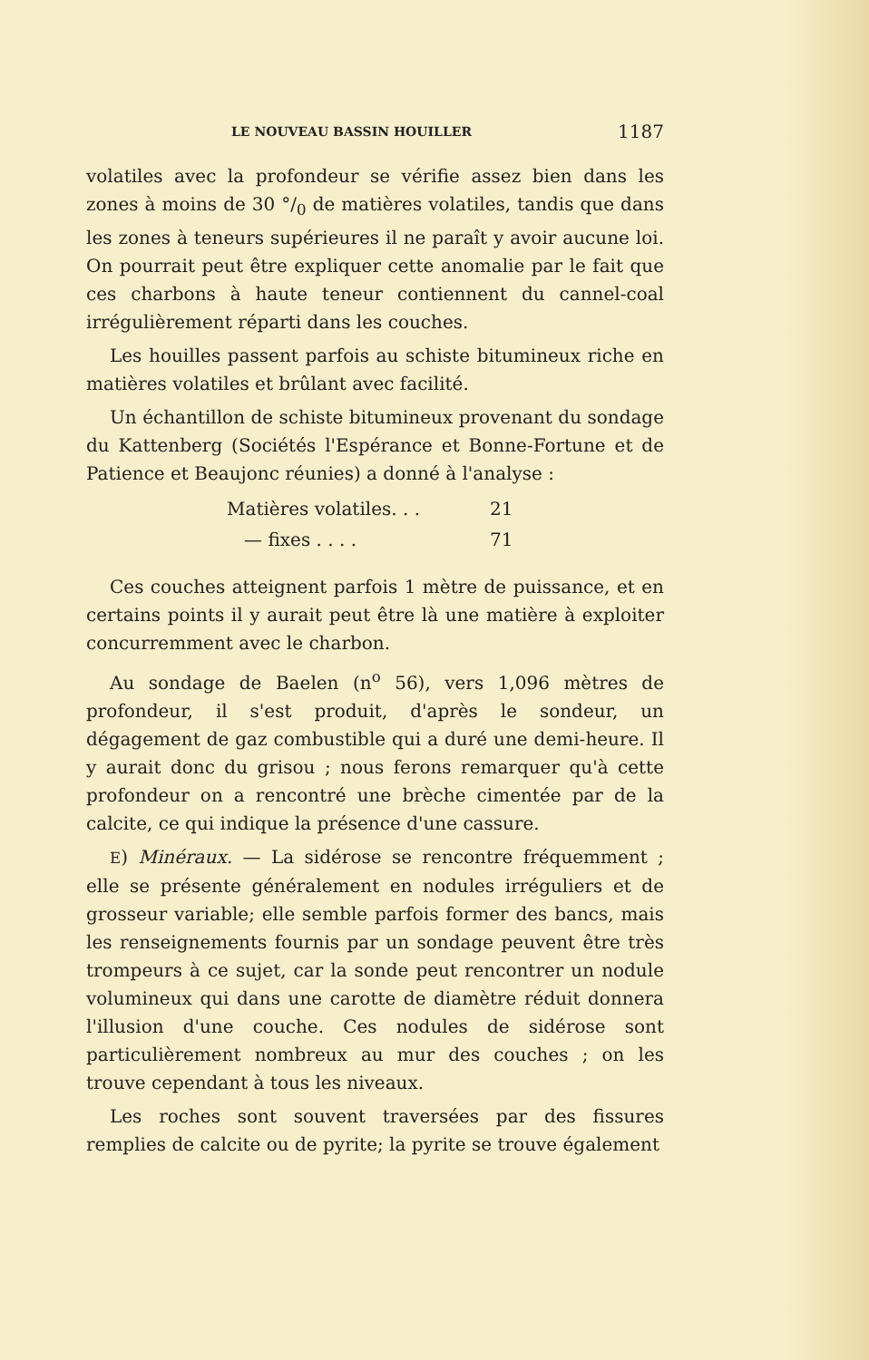LE NOUVEAU BASSIN HOUILLER 1187
volatiles avec la profondeur se vérifie assez bien dans les zones à moins de 30 °/<sub>0</sub> de matières volatiles, tandis que dans les zones à teneurs supérieures il ne paraît y avoir aucune loi. On pourrait peut être expliquer cette anomalie par le fait que ces charbons à haute teneur contiennent du cannel-coal irrégulièrement réparti dans les couches.
Les houilles passent parfois au schiste bitumineux riche en matières volatiles et brûlant avec facilité.
Un échantillon de schiste bitumineux provenant du sondage du Kattenberg (Sociétés l'Espérance et Bonne-Fortune et de Patience et Beaujonc réunies) a donné à l'analyse :
Matières volatiles. . . 21
— fixes . . . . 71
Ces couches atteignent parfois 1 mètre de puissance, et en certains points il y aurait peut être là une matière à exploiter concurremment avec le charbon.
Au sondage de Baelen (n<sup>o</sup> 56), vers 1,096 mètres de profondeur, il s'est produit, d'après le sondeur, un dégagement de gaz combustible qui a duré une demi-heure. Il y aurait donc du grisou ; nous ferons remarquer qu'à cette profondeur on a rencontré une brèche cimentée par de la calcite, ce qui indique la présence d'une cassure.
E) Minéraux. — La sidérose se rencontre fréquemment ; elle se présente généralement en nodules irréguliers et de grosseur variable; elle semble parfois former des bancs, mais les renseignements fournis par un sondage peuvent être très trompeurs à ce sujet, car la sonde peut rencontrer un nodule volumineux qui dans une carotte de diamètre réduit donnera l'illusion d'une couche. Ces nodules de sidérose sont particulièrement nombreux au mur des couches ; on les trouve cependant à tous les niveaux.
Les roches sont souvent traversées par des fissures remplies de calcite ou de pyrite; la pyrite se trouve également